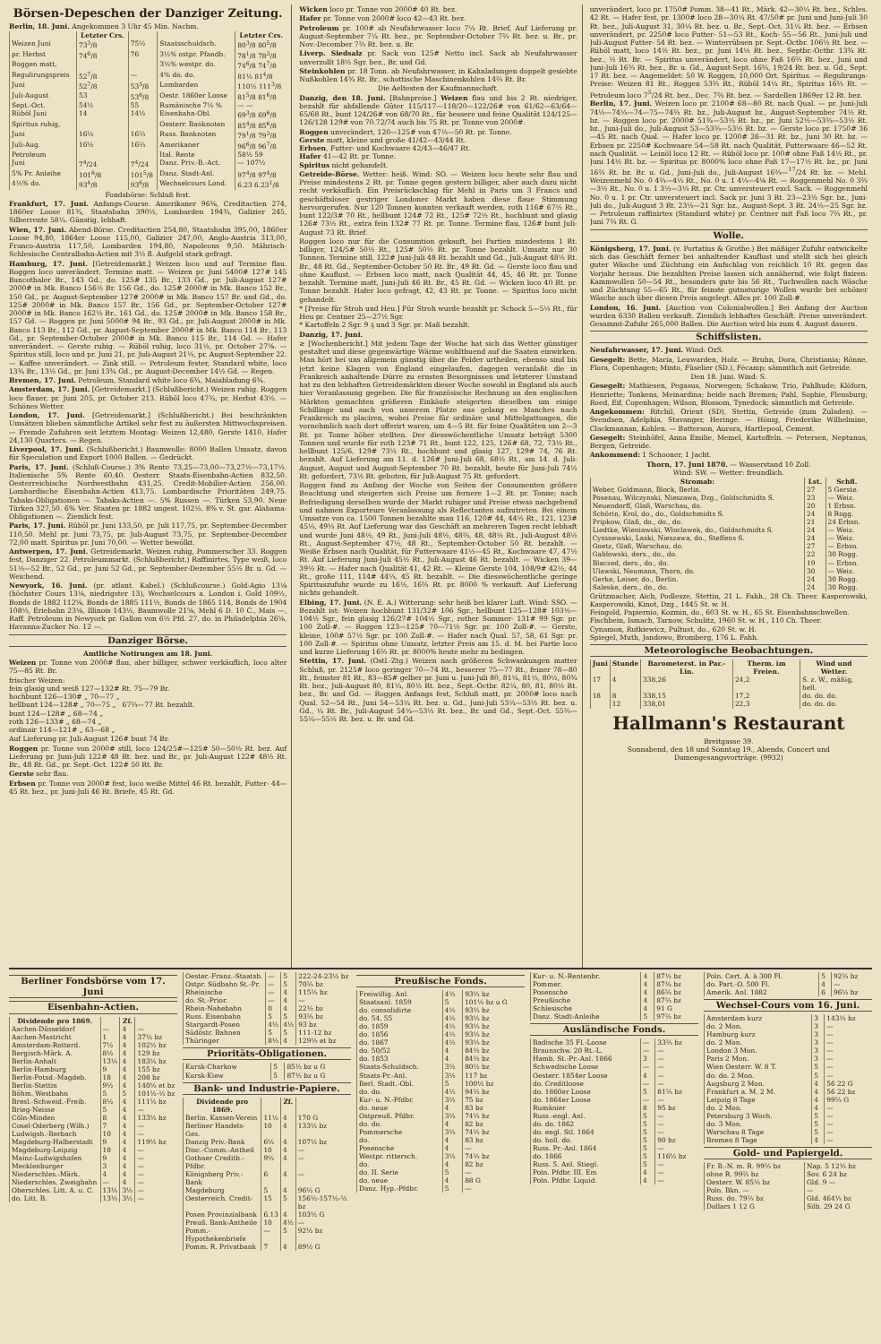Börsen-Depeschen der Danziger Zeitung.
Berlin, 18. Juni. Angekommen 3 Uhr 45 Min. Nachm.
| | Letzter Crs. | | | Letzter Crs. |
| --- | --- | --- | --- | --- |
| Weizen Juni | 73<sup>3</sup>/8 | 75½ | Staatsschuldsch. | 80<sup>3</sup>/8 80<sup>5</sup>/8 |
| pr. Herbst | 74<sup>6</sup>/8 | 76 | 3½% ostpr. Pfandb. | 78<sup>1</sup>/8 78<sup>3</sup>/8 |
| Roggen matt, | | | 3½% westpr. do. | 74<sup>6</sup>/8 74<sup>7</sup>/8 |
| Regulirungspreis | 52<sup>7</sup>/8 | — | 4% do. do. | 81½ 81<sup>4</sup>/8 |
| Juni | 52<sup>7</sup>/8 | 53<sup>5</sup>/8 | Lombarden | 110½ 111<sup>3</sup>/8 |
| Juli-August | 53 | 53<sup>6</sup>/8 | Oestr. 1860er Loose | 81<sup>5</sup>/8 81<sup>6</sup>/8 |
| Sept.-Oct. | 54½ | 55 | Rumänische 7½ % | — — |
| Rüböl Juni | 14 | 14½ | Eisenbahn-Obl. | 69<sup>3</sup>/8 69<sup>6</sup>/8 |
| Spiritus ruhig, | | | Oesterr. Banknoten | 85<sup>4</sup>/8 85<sup>6</sup>/8 |
| Juni | 16½ | 16⅔ | Russ. Banknoten | 79<sup>1</sup>/8 79<sup>3</sup>/8 |
| Juli-Aug. | 16½ | 16⅔ | Amerikaner | 96<sup>6</sup>/8 96<sup>7</sup>/8 |
| Petroleum | | | Ital. Rente | 58½ 59 |
| Juni | 7<sup>4</sup>/24 | 7<sup>4</sup>/24 | Danz. Priv.-B.-Act. | — 107½ |
| 5% Pr. Anleihe | 101<sup>6</sup>/8 | 101<sup>5</sup>/8 | Danz. Stadt-Anl. | 97<sup>4</sup>/8 97<sup>4</sup>/8 |
| 4½% do. | 93<sup>4</sup>/8 | 93<sup>6</sup>/8 | Wechselcours Lond. | 6.23 6.23<sup>1</sup>/8 |
Fondsbörse: Schluß fest.
Frankfurt, 17. Juni. Anfangs-Course. Amerikaner 96⅜, Creditactien 274, 1860er Loose 81¾, Staatsbahn 390½, Lombarden 194¾, Galizier 245, Silberrente 58¼. Günstig, lebhaft.
Wien, 17. Juni. Abend-Börse. Creditactien 254,80, Staatsbahn 395,00, 1860er Loose 94,80, 1864er Loose 115,00, Galizier 247,00, Anglo-Austria 313,00, Franco-Austria 117,50, Lombarden 194,80, Napoleons 9,50. Mährisch-Schlesische Centralbahn-Actien mit 3½ fl. Aufgeld stark gefragt.
Hamburg, 17. Juni. [Getreidemarkt.] Weizen loco und auf Termine flau. Roggen loco unverändert. Termine matt. — Weizen pr. Juni 5400# 127# 145 Bancothaler Br., 143 Gd., do. 125# 135 Br., 133 Gd., pr. Juli-August 127# 2000# in Mk. Banco 156½ Br. 156 Gd., do. 125# 2000# in Mk. Banco 152 Br., 150 Gd., pr. August-September 127# 2000# in Mk. Banco 157 Br. und Gd., do. 125# 2000# in Mk. Banco 157 Br., 156 Gd., pr. September-October 127# 2000# in Mk. Banco 162½ Br., 161 Gd., do. 125# 2000# in Mk. Banco 158 Br., 157 Gd. — Roggen pr. Juni 5000# 94 Br., 93 Gd., pr. Juli-August 2000# in Mk. Banco 113 Br., 112 Gd., pr. August-September 2000# in Mk. Banco 114 Br., 113 Gd., pr. September-October 2000# in Mk. Banco 115 Br., 114 Gd. — Hafer unverändert. — Gerste ruhig. — Rüböl ruhig, loco 31½, pr. October 27⅝. — Spiritus still, loco und pr. Juni 21, pr. Juli-August 21½, pr. August-September 22. — Kaffee unverändert. — Zink still. — Petroleum fester, Standard white, loco 13¾ Br., 13½ Gd., pr. Juni 13¾ Gd., pr. August-December 14½ Gd. — Regen.
Bremen, 17. Juni. Petroleum, Standard white loco 6¾, Maiabladung 6¾.
Amsterdam, 17. Juni. [Getreidemarkt.] (Schlußbericht.) Weizen ruhig. Roggen loco flauer, pr. Juni 205, pr. October 213. Rüböl loco 47¾, pr. Herbst 43½. — Schönes Wetter.
London, 17. Juni. [Getreidemarkt.] (Schlußbericht.) Bei beschränkten Umsätzen blieben sämmtliche Artikel sehr fest zu äußersten Mittwochspreisen. — Fremde Zufuhren seit letztem Montag: Weizen 12,480, Gerste 1410, Hafer 24,130 Quarters. — Regen.
Liverpool, 17. Juni. (Schlußbericht.) Baumwolle: 8000 Ballen Umsatz, davon für Speculation und Export 1000 Ballen. — Gedrückt.
Paris, 17. Juni. (Schluß-Course.) 3% Rente 73,25—73,00—73,27½—73,17½. Italienische 5% Rente 60,40. Oesterr. Staats-Eisenbahn-Actien 832,50. Oesterreichische Nordwestbahn 431,25. Credit-Mobilier-Actien 256,00. Lombardische Eisenbahn-Actien 413,75. Lombardische Prioritäten 249,75. Tabaks-Obligationen —. Tabaks-Actien —. 5% Russen —. Türken 53,90. Neue Türken 327,50. 6% Ver. Staaten pr. 1882 ungest. 102½. 8% v. St. gar. Alabama-Obligationen —. Ziemlich fest.
Paris, 17. Juni. Rüböl pr. Juni 133,50, pr. Juli 117,75, pr. September-December 110,50. Mehl pr. Juni 73,75, pr. Juli-August 73,75, pr. September-December 72,00 matt. Spiritus pr. Juni 70,00. — Wetter bewölkt.
Antwerpen, 17. Juni. Getreidemarkt. Weizen ruhig, Pommerscher 33. Roggen fest, Danziger 22. Petroleummarkt. (Schlußbericht.) Raffinirtes, Type weiß, loco 51½—52 Br., 52 Gd., pr. Juni 52 Gd., pr. September-Dezember 55½ Br. u. Gd. — Weichend.
Newyork, 16. Juni. (pr. atlant. Kabel.) (Schlußcourse.) Gold-Agio 13⅛ (höchster Cours 13⅛, niedrigster 13), Wechselcours a. London i. Gold 109½, Bonds de 1882 112⅝, Bonds de 1885 111½, Bonds de 1865 114, Bonds de 1904 108½, Eriebahn 23⅛, Illinois 143½, Baumwolle 21⅝, Mehl 6 D. 10 C., Mais —, Raff. Petroleum in Newyork pr. Gallon von 6½ Pfd. 27, do. in Philadelphia 26⅝, Havanna-Zucker No. 12 —.
Danziger Börse.
Amtliche Notirungen am 18. Juni.
Weizen pr. Tonne von 2000# flau, aber billiger, schwer verkäuflich, loco alter 75—85 Rt. Br.
frischer Weizen:
fein glasig und weiß 127—132# Rt. 75—79 Br.
hochbunt 126—130# „ 70—77 „
hellbunt 124—128# „ 70—75 „ 67⅔—77 Rt. bezahlt.
bunt 124—128# „ 68—74 „
roth 126—133# „ 68—74 „
ordinair 114—121# „ 63—68 „
Auf Lieferung pr. Juli-August 126# bunt 74 Br.
Roggen pr. Tonne von 2000# still, loco 124/25#—125# 50—50½ Rt. bez. Auf Lieferung pr. Juni-Juli 122# 48 Rt. bez. und Br., pr. Juli-August 122# 48½ Rt. Br., 48 Rt. Gd., pr. Sept.-Oct. 122# 50 Rt. Br.
Gerste sehr flau.
Erbsen pr. Tonne von 2000# fest, loco weiße Mittel 46 Rt. bezahlt, Futter- 44—45 Rt. bez., pr. Juni-Juli 46 Rt. Briefe, 45 Rt. Gd.
Wicken loco pr. Tonne von 2000# 40 Rt. bez.
Hafer pr. Tonne von 2000# loco 42—43 Rt. bez.
Petroleum pr. 100# ab Neufahrwasser loco 7⅓ Rt. Brief, Auf Lieferung pr. August-September 7¼ Rt. bez., pr. September-October 7⅔ Rt. bez. u. Br., pr. Nov.-December 7⅔ Rt. bez. u. Br.
Liverp. Siedsalz pr. Sack von 125# Netto incl. Sack ab Neufahrwasser unverzollt 18½ Sgr. bez., Br. und Gd.
Steinkohlen pr. 18 Tonn. ab Neufahrwasser, in Kahnladungen doppelt gesiebte Nußkohlen 14¾ Rt. Br., schottische Maschinenkohlen 14⅔ Rt. Br.
Die Aeltesten der Kaufmannschaft.
Danzig, den 18. Juni. [Bahnpreise.] Weizen flau und bis 2 Rt. niedriger, bezahlt für abfallende Güter 115/117—118/20—122/26# von 61/62—63/64—65/68 Rt., bunt 124/26# von 68/70 Rt., für bessere und feine Qualität 124/125—126/128 129# von 70.72/74 auch bis 75 Rt. pr. Tonne von 2000#.
Roggen unverändert, 120—125# von 47½—50 Rt. pr. Tonne.
Gerste matt, kleine und große 41/42—43/44 Rt.
Erbsen, Futter- und Kochwaare 42/43—46/47 Rt.
Hafer 41—42 Rt. pr. Tonne.
Spiritus nicht gehandelt.
Getreide-Börse. Wetter: heiß. Wind: SO. — Weizen loco heute sehr flau und Preise mindestens 2 Rt. pr. Tonne gegen gestern billiger, aber auch dazu nicht recht verkäuflich. Ein Preisrückschlag für Mehl in Paris um 3 Francs und geschäftsloser gestriger Londoner Markt haben diese flaue Stimmung hervorgerufen. Nur 120 Tonnen konnten verkauft werden, roth 116# 67½ Rt., bunt 122/3# 70 Rt., hellbunt 124# 72 Rt., 125# 72½ Rt., hochbunt und glasig 126# 73½ Rt., extra fein 132# 77 Rt. pr. Tonne. Termine flau, 126# bunt Juli-August 73 Rt. Brief.
Roggen loco nur für die Consumtion gekauft, bei Partien mindestens 1 Rt. billiger, 124/5# 50½ Rt., 125# 50½ Rt. pr. Tonne bezahlt. Umsatz nur 30 Tonnen. Termine still, 122# Juni-Juli 48 Rt. bezahlt und Gd., Juli-August 48½ Rt. Br., 48 Rt. Gd., September-October 50 Rt. Br., 49 Rt. Gd. — Gerste loco flau und ohne Kauflust. — Erbsen loco matt, nach Qualität 44, 45, 46 Rt. pr. Tonne bezahlt. Termine matt, Juni-Juli 46 Rt. Br., 45 Rt. Gd. — Wicken loco 40 Rt. pr. Tonne bezahlt. Hafer loco gefragt, 42, 43 Rt. pr. Tonne. — Spiritus loco nicht gehandelt.
* [Preise für Stroh und Heu.] Für Stroh wurde bezahlt pr. Schock 5—5⅓ Rt., für Heu pr. Centner 25—27½ Sgr.
* Kartoffeln 2 Sgr. 9 ₰ und 3 Sgr. pr. Maß bezahlt.
Danzig, 17. Juni.
≥ [Wochenbericht.] Mit jedem Tage der Woche hat sich das Wetter günstiger gestaltet und diese gegenwärtige Wärme wohlthuend auf die Saaten einwirken. Man hört bei uns allgemein günstig über die Felder urtheilen, ebenso sind bis jetzt keine Klagen von England eingelaufen, dagegen veranlaßt die in Frankreich anhaltende Dürre zu ernsten Besorgnissen und letzterer Umstand hat zu den lebhaften Getreidemärkten dieser Woche sowohl in England als auch hier Veranlassung gegeben. Die für französische Rechnung an den englischen Märkten gemachten größeren Einkäufe steigerten dieselben um einige Schillinge und auch von unserem Platze aus gelang es Manches nach Frankreich zu placiren, wobei Preise für ordinäre und Mittelgattungen, die vornehmlich nach dort offerirt waren, um 4—5 Rt. für feine Qualitäten um 2—3 Rt. pr. Tonne höher stellten. Der diesswöchentliche Umsatz beträgt 5300 Tonnen und wurde für roth 123# 71 Rt., bunt 122, 125, 126# 68, 72, 73½ Rt., hellbunt 125/6, 129# 73½ Rt., hochbunt und glasig 127, 129# 74, 76 Rt. bezahlt. Auf Lieferung am 11. d. 126# Juni-Juli 68, 68½ Rt., am 14. d. Juli-August, August und August-September 70 Rt. bezahlt, heute für Juni-Juli 74½ Rt. gefordert, 73½ Rt. geboten, für Juli-August 75 Rt. gefordert.
Roggen fand zu Anfang der Woche von Seiten der Consumenten größere Beachtung und steigerten sich Preise um fernere 1—2 Rt. pr. Tonne; nach Befriedigung derselben wurde der Markt ruhiger und Preise etwas nachgebend und nahmen Exporteure Veranlassung als Reflectanten aufzutreten. Bei einem Umsatze von ca. 1500 Tonnen bezahlte man 116, 120# 44, 44½ Rt., 121, 123# 45⅓, 49⅓ Rt. Auf Lieferung war das Geschäft an mehreren Tagen recht lebhaft und wurde Juni 48½, 49 Rt., Juni-Juli 48½, 48⅔, 48, 48½ Rt., Juli-August 48½ Rt., August-September 47½, 48 Rt., September-October 50 Rt. bezahlt. — Weiße Erbsen nach Qualität, für Futterwaare 41½—45 Rt., Kochwaare 47, 47½ Rt. Auf Lieferung Juni-Juli 45½ Rt., Juli-August 46 Rt. bezahlt. — Wicken 39—39½ Rt. — Hafer nach Qualität 41, 42 Rt. — Kleine Gerste 104, 108/9# 42½, 44 Rt., große 111, 114# 44⅓, 45 Rt. bezahlt. — Die diesswöchentliche geringe Spirituszufuhr wurde zu 16½, 16⅔ Rt. pr. 8000 % verkauft. Auf Lieferung nichts gehandelt.
Elbing, 17. Juni. (N. E. A.) Witterung: sehr heiß bei klarer Luft. Wind: SSO. — Bezahlt ist: Weizen hochbunt 131/32# 106 Sgr., hellbunt 125—128# 103½—104½ Sgr., fein glasig 126/27# 104½ Sgr., rother Sommer- 131# 99 Sgr. pr. 100 Zoll-#. — Roggen 123—125# 70—71½ Sgr. pr. 100 Zoll-#. — Gerste, kleine, 100# 57½ Sgr. pr. 100 Zoll-#. — Hafer nach Qual. 57, 58, 61 Sgr. pr. 100 Zoll-#. — Spiritus ohne Umsatz, letzter Preis am 15. d. M. bei Partie loco und kurze Lieferung 16⅔ Rt. pr. 8000% heute mehr zu bedingen.
Stettin, 17. Juni. (Ostl.-Ztg.) Weizen nach größeren Schwankungen matter Schluß, pr. 2125# loco geringer 70—74 Rt., besserer 75—77 Rt., feiner 78—80 Rt., feinster 81 Rt., 83—85# gelber pr. Juni u. Juni-Juli 80, 81¼, 81½, 80½, 80¾ Rt. bez., Juli-August 80, 81¼, 80½ Rt. bez., Sept.-Octbr. 82¼, 80, 81, 80½ Rt. bez., Br. und Gd. — Roggen Anfangs fest, Schluß matt, pr. 2000# loco nach Qual. 52—54 Rt., Juni 54—53¼ Rt. bez. u. Gd., Juni-Juli 53¼—53½ Rt. bez. u. Gd., ¼ Rt. Br., Juli-August 54¼—53½ Rt. bez., Br. und Gd., Sept.-Oct. 55⅔—55¼—55½ Rt. bez. u. Br. und Gd.
unverändert, loco pr. 1750# Pomm. 38—41 Rt., Märk. 42—30¼ Rt. bez., Schles. 42 Rt. — Hafer fest, pr. 1300# loco 28—30¼ Rt. 47/50# pr. Juni und Juni-Juli 30 Rt. bez., Juli-August 31, 30¼ Rt. bez. u. Br., Sept.-Oct. 31¼ Rt. bez. — Erbsen unverändert, pr. 2250# loco Futter- 51—53 Rt., Koch- 55—56 Rt., Juni-Juli und Juli-August Futter- 54 Rt. bez. — Winterrübsen pr. Sept.-Octbr. 106½ Rt. bez. — Rüböl matt, loco 14½ Rt. bez., pr. Juni 14½ Rt. bez., Septbr.-Octbr. 13¾ Rt. bez., ½ Rt. Br. — Spiritus unverändert, loco ohne Faß 16⅔ Rt. bez., Juni und Juni-Juli 16⅔ Rt. bez., Br. u. Gd., August-Sept. 16⅔, 19/24 Rt. bez. u. Gd., Sept. 17 Rt. bez. — Angemeldet: 50 W. Roggen, 10,000 Ort. Spiritus. — Regulirungs-Preise: Weizen 81 Rt., Roggen 53⅔ Rt., Rüböl 14¼ Rt., Spiritus 16⅔ Rt. — Petroleum loco 7<sup>5</sup>/24 Rt. bez., Dec. 7⅔ Rt. bez. — Sardellen 1869er 12 Rt. bez.
Berlin, 17. Juni. Weizen loco pr. 2100# 68—80 Rt. nach Qual. — pr. Juni-Juli 74½—74⅓—74—75—74⅔ Rt. bz., Juli-August bz., August-September 74½ Rt. bz. — Roggen loco pr. 2000# 51¾—53½ Rt. bz., pr. Juni 52½—53⅔—53½ Rt. bz., Juni-Juli do., Juli-August 53—53⅔—53½ Rt. bz. — Gerste loco pr. 1750# 36—45 Rt. nach Qual. — Hafer loco pr. 1200# 26—31 Rt. bz., Juni 30 Rt. bz. — Erbsen pr. 2250# Kochwaare 54—58 Rt. nach Qualität, Futterwaare 46—52 Rt. nach Qualität. — Leinöl loco 12 Rt. — Rüböl loco pr. 100# ohne Faß 14½ Rt., pr. Juni 14½ Rt. bz. — Spiritus pr. 8000% loco ohne Faß 17—17½ Rt. bz., pr. Juni 16⅔ Rt. bz. Br. u. Gd., Juni-Juli do., Juli-August 16⅔—<sup>17</sup>/24 Rt. bz. — Mehl. Weizenmehl No. 0 4⅔—4⅓ Rt., No. 0 u. 1 4⅓—4⅛ Rt. — Roggenmehl No. 0 3⅔—3½ Rt., No. 0 u. 1 3½—3⅓ Rt. pr. Ctr. unversteuert excl. Sack. — Roggenmehl No. 0 u. 1 pr. Ctr. unversteuert incl. Sack pr. Juni 3 Rt. 23—23½ Sgr. bz., Juni-Juli do., Juli-August 3 Rt. 23½—21 Sgr. bz., August-Sept. 3 Rt. 24½—25 Sgr. bz. — Petroleum raffinirtes (Standard white) pr. Centner mit Faß loco 7⅔ Rt., pr. Juni 7⅔ Rt. G.
Wolle.
Königsberg, 17. Juni. (v. Portatius & Grothe.) Bei mäßiger Zufuhr entwickelte sich das Geschäft ferner bei anhaltender Kauflust und stellt sich bei gleich guter Wäsche und Züchtung ein Aufschlag von reichlich 10 Rt. gegen das Vorjahr heraus. Die bezahlten Preise lassen sich annähernd, wie folgt fixiren: Kammwollen 50—54 Rt., besonders gute bis 56 Rt., Tuchwollen nach Wäsche und Züchtung 55—65 Rt., für feinste gutnaturige Wollen wurde bei schöner Wäsche auch über diesen Preis angelegt. Alles pr. 100 Zoll-#.
London, 16. Juni. [Auction von Colonialwollen.] Bei Anfang der Auction wurden 6330 Ballen verkauft. Ziemlich lebhaftes Geschäft. Preise unverändert. Gesammt-Zufuhr 265,000 Ballen. Die Auction wird bis zum 4. August dauern.
Schiffslisten.
Neufahrwasser, 17. Juni. Wind: OzS.
Gesegelt: Bette, Maria, Leuwarden, Holz. — Bruhn, Dora, Christiania; Rönne, Flora, Copenhagen; Minto, Füselier (SD.), Fécamp; sämmtlich mit Getreide.
Den 18. Juni. Wind: S.
Gesegelt: Mathiesen, Pegasus, Norwegen; Schakow, Trio, Pahlhude; Klöforn, Henriette; Tonkens, Meinardina; beide nach Bremen; Pahl, Sophie, Flensburg; Roed, Eif, Copenhagen; Wilson, Blossom, Tynedock; sämmtlich mit Getreide.
Angekommen: Ritchil, Orient (SD), Stettin, Getreide (zum Zuladen). — Svendsen, Adelphia, Stavanger, Heringe. — Hönig, Friederike Wilhelmine, Clackmannan, Kohlen. — Batterson, Aurora, Hartlepool, Cement.
Gesegelt: Steinhöfel, Anna Emilie, Memel, Kartoffeln. — Petersen, Neptunus, Bergen, Getreide.
Ankommend: 1 Schooner, 1 Jacht.
Thorn, 17. Juni 1870. — Wasserstand 10 Zoll.
Wind: SW. — Wetter: freundlich.
| Stromab: | Lst. | Schfl. |
| --- | --- | --- |
| Weber, Goldmann, Block, Berlin. | 27 | 5 Gerste. |
| Posenau, Wilczynski, Nieszawa, Dzg., Goldschmidts S. | 23 | — Weiz. |
| Neuendorff, Glaß, Warschau, do. | 20 | 1 Erbsn. |
| Schörin, Krol, do., do., Goldschmidts S. | 24 | 8 Rogg. |
| Pripkow, Glaß, do., do., do. | 21 | 24 Erbsn. |
| Liedtke, Wieniawski, Wloclawek, do., Goldschmidts S. | 24 | — Weiz. |
| Cyssnewski, Laski, Nieszawa, do., Steffens S. | 24 | — Weiz. |
| Goetz, Glaß, Warschau, do. | 27 | — Erbsn. |
| Gablowski, ders., do., do. | 22 | 30 Rogg. |
| Blaczed, ders., do., do. | 19 | — Erbsn. |
| Ulawski, Neumann, Thorn, do. | 30 | — Weiz. |
| Gerke, Leiser, do., Berlin. | 24 | 30 Rogg. |
| Saleske, ders., do., do. | 24 | 30 Rogg. |
Grützmacher, Aich, Podlesze, Stettin, 21 L. Fahh., 28 Ch. Theer. Kasperowski, Kasperowski, Kinot, Dzg., 1445 St. w. H.
Feingold, Papiernio, Kozmin, do., 603 St. w. H., 65 St. Eisenbahnschwellen.
Fischbein, Ismach, Tarnow, Schulitz, 1960 St. w. H., 110 Ch. Theer.
Cynamon, Rutkiewicz, Pultust, do., 620 St. w. H.
Spiegel, Muth, Jandowo, Bromberg, 176 L. Fahh.
Meteorologische Beobachtungen.
| Juni | Stunde | Barometerst. in Par.-Lin. | Therm. im Freien. | Wind und Wetter. |
| --- | --- | --- | --- | --- |
| 17 | 4 | 338,26 | 24,2 | S. z. W., mäßig, hell. |
| 18 | 8 | 338,15 | 17,2 | do. do. do. |
| | 12 | 338,01 | 22,3 | do. do. do. |
Hallmann's Restaurant
Breitgasse 39.
Sonnabend, den 18 und Sonntag 19., Abends, Concert und Damengesangsvorträge. (9932)
Berliner Fondsbörse vom 17. Juni
Eisenbahn-Actien.
| Dividende pro 1869. | | Zf. | |
| --- | --- | --- | --- |
| Aachen-Düsseldorf | — | 4 | — |
| Aachen-Mastricht | 1 | 4 | 37½ bz |
| Amsterdam-Rotterd. | 7½ | 4 | 102½ bz |
| Bergisch-Märk. A. | 8½ | 4 | 129 bz |
| Berlin-Anhalt | 13⅓ | 4 | 183⅓ bz |
| Berlin-Hamburg | 9 | 4 | 155 bz |
| Berlin-Potsd.-Magdeb. | 18 | 4 | 208 bz |
| Berlin-Stettin | 9½ | 4 | 140½ et bz |
| Böhm. Westbahn | 5 | 5 | 101½-⅔ bz |
| Bresl.-Schweid.-Freib. | 8½ | 4 | 111½ bz |
| Brieg-Neisse | 5 | 4 | — |
| Cöln-Minden | 8 | 4 | 133½ bz |
| Cosel-Oderberg (Wilh.) | 7 | 4 | — |
| Ludwigsh.-Berbach | 10 | 4 | — |
| Magdeburg-Halberstadt | 9 | 4 | 119½ bz |
| Magdeburg-Leipzig | 18 | 4 | — |
| Mainz-Ludwigshafen | 9 | 4 | — |
| Mecklenburger | 3 | 4 | — |
| Niederschles.-Märk. | 4 | 4 | — |
| Niederschles. Zweigbahn | — | 4 | — |
| Oberschles. Litt. A. u. C. | 13⅓ | 3½ | — |
| do. Litt. B. | 13⅓ | 3½ | — |
| Oester.-Franz.-Staatsb. | — | 5 | 222-24-23½ bz |
| Ostpr. Südbahn St.-Pr. | — | 5 | 70⅔ bz |
| Rheinische | — | 4 | 115⅓ bz |
| do. St.-Prior. | — | 4 | — |
| Rhein-Nahebahn | 0 | 4 | 22½ bz |
| Russ. Eisenbahn | 5 | 5 | 93⅔ bz |
| Stargardt-Posen | 4½ | 4½ | 93 bz |
| Südöstr. Bahnen | 5 | 5 | 111-12 bz |
| Thüringer | 8⅓ | 4 | 129⅓ et bz |
Prioritäts-Obligationen.
| Kursk-Charkow | 5 | 85½ bz u G |
| Kursk-Kiew | 5 | 87⅓ bz u G |
Bank- und Industrie-Papiere.
| Dividende pro 1869. | | Zf. | |
| --- | --- | --- | --- |
| Berlin. Kassen-Verein | 11½ | 4 | 170 G |
| Berliner Handels-Ges. | 10 | 4 | 133½ bz |
| Danzig Priv.-Bank | 6½ | 4 | 107½ bz |
| Disc.-Comm.-Antheil | 10 | 4 | — |
| Gothaer Creditb.-Pfdbr. | 9½ | 4 | — |
| Königsberg Priv.-Bank | 6 | 4 | — |
| Magdeburg | 5 | 4 | 96½ G |
| Oesterreich. Credit- | 15 | 5 | 156½-157½-½ bz |
| Posen Provinzialbank | 6.13 | 4 | 103½ G |
| Preuß. Bank-Antheile | 10 | 4½ | — |
| Pomm.-Hypothekenbriefe | — | 5 | 92½ bz |
| Pomm. R. Privatbank | 7 | 4 | 89½ G |
Preußische Fonds.
| Freiwillig. Anl. | 4½ | 93⅓ bz |
| Staatsanl. 1859 | 5 | 101½ bz u G |
| do. consolidirte | 4½ | 93⅓ bz |
| do. 54, 55 | 4½ | 93⅓ bz |
| do. 1859 | 4½ | 93⅓ bz |
| do. 1856 | 4½ | 93⅓ bz |
| do. 1867 | 4½ | 93⅓ bz |
| do. 50/52 | 4 | 84½ bz |
| do. 1853 | 4 | 84½ bz |
| Staats-Schuldsch. | 3½ | 80½ bz |
| Staats-Pr.-Anl. | 3½ | 117 bz |
| Berl. Stadt.-Obl. | 5 | 100½ bz |
| do. do. | 4½ | 94½ bz |
| Kur- u. N.-Pfdbr. | 3½ | 75 bz |
| do. neue | 4 | 83 bz |
| Ostpreuß. Pfdbr. | 3½ | 74⅓ bz |
| do. do. | 4 | 82 bz |
| Pommersche | 3½ | 74⅓ bz |
| do. | 4 | 83 bz |
| Posensche | 4 | — |
| Westpr. rittersch. | 3½ | 74⅔ bz |
| do. | 4 | 82 bz |
| do. II. Serie | 5 | — |
| do. neue | 4 | 88 G |
| Danz. Hyp.-Pfdbr. | 5 | — |
| Kur- u. N.-Rentenbr. | 4 | 87½ bz |
| Pommer. | 4 | 87½ bz |
| Posensche | 4 | 86⅔ bz |
| Preußische | 4 | 87⅔ bz |
| Schlesische | 4 | 91 G |
| Danz. Stadt-Anleihe | 5 | 97⅔ bz |
Ausländische Fonds.
| Badische 35 Fl.-Loose | — | 33⅔ bz |
| Braunschw. 20 Rt.-L. | — | — |
| Hamb. St.-Pr.-Anl. 1866 | 3 | — |
| Schwedische Loose | — | — |
| Oesterr. 1854er Loose | 4 | — |
| do. Creditloose | — | — |
| do. 1860er Loose | 5 | 81⅔ bz |
| do. 1864er Loose | — | — |
| Rumänier | 8 | 95 bz |
| Russ.-engl. Anl. | 5 | — |
| do. do. 1862 | 5 | — |
| do. engl. Stl. 1864 | 5 | — |
| do. holl. do. | 5 | 90 bz |
| Russ. Pr.-Anl. 1864 | 5 | — |
| do. 1866 | 5 | 116½ bz |
| Russ. 5. Anl. Stiegl. | 5 | — |
| Poln. Pfdbr. III. Em | 4 | — |
| Poln. Pfdbr. Liquid. | 4 | — |
| Poln. Cert. A. à 300 Fl. | 5 | 92⅔ bz |
| do. Part.-O. 500 Fl. | 4 | — |
| Amerik. Anl. 1882 | 6 | 96½ bz |
Wechsel-Cours vom 16. Juni.
| Amsterdam kurz | 3 | 143⅓ bz |
| do. 2 Mon. | 3 | — |
| Hamburg kurz | 3 | — |
| do. 2 Mon. | 3 | — |
| London 3 Mon. | 3 | — |
| Paris 2 Mon. | 3 | — |
| Wien Oesterr. W. 8 T. | 5 | — |
| do. do. 2 Mon. | 5 | — |
| Augsburg 2 Mon. | 4 | 56 22 G |
| Frankfurt a. M. 2 M. | 4 | 56 22 bz |
| Leipzig 8 Tage | 4 | 99⅔ G |
| do. 2 Mon. | 4 | — |
| Petersburg 3 Woch. | 5 | — |
| do. 3 Mon. | 5 | — |
| Warschau 8 Tage | 5 | — |
| Bremen 8 Tage | 4 | — |
Gold- und Papiergeld.
| Fr. B.-N. m. R. 99⅔ bz | Nap. 5 12⅓ bz |
| ohne R. 99⅔ bz | Sov. 6 24 bz |
| Oesterr. W. 85½ bz | Gld. 9 — |
| Poln. Bkn. — | — |
| Russ. do. 79⅔ bz | Gld. 464⅓ bz |
| Dollars 1 12 G | Silb. 29 24 G |